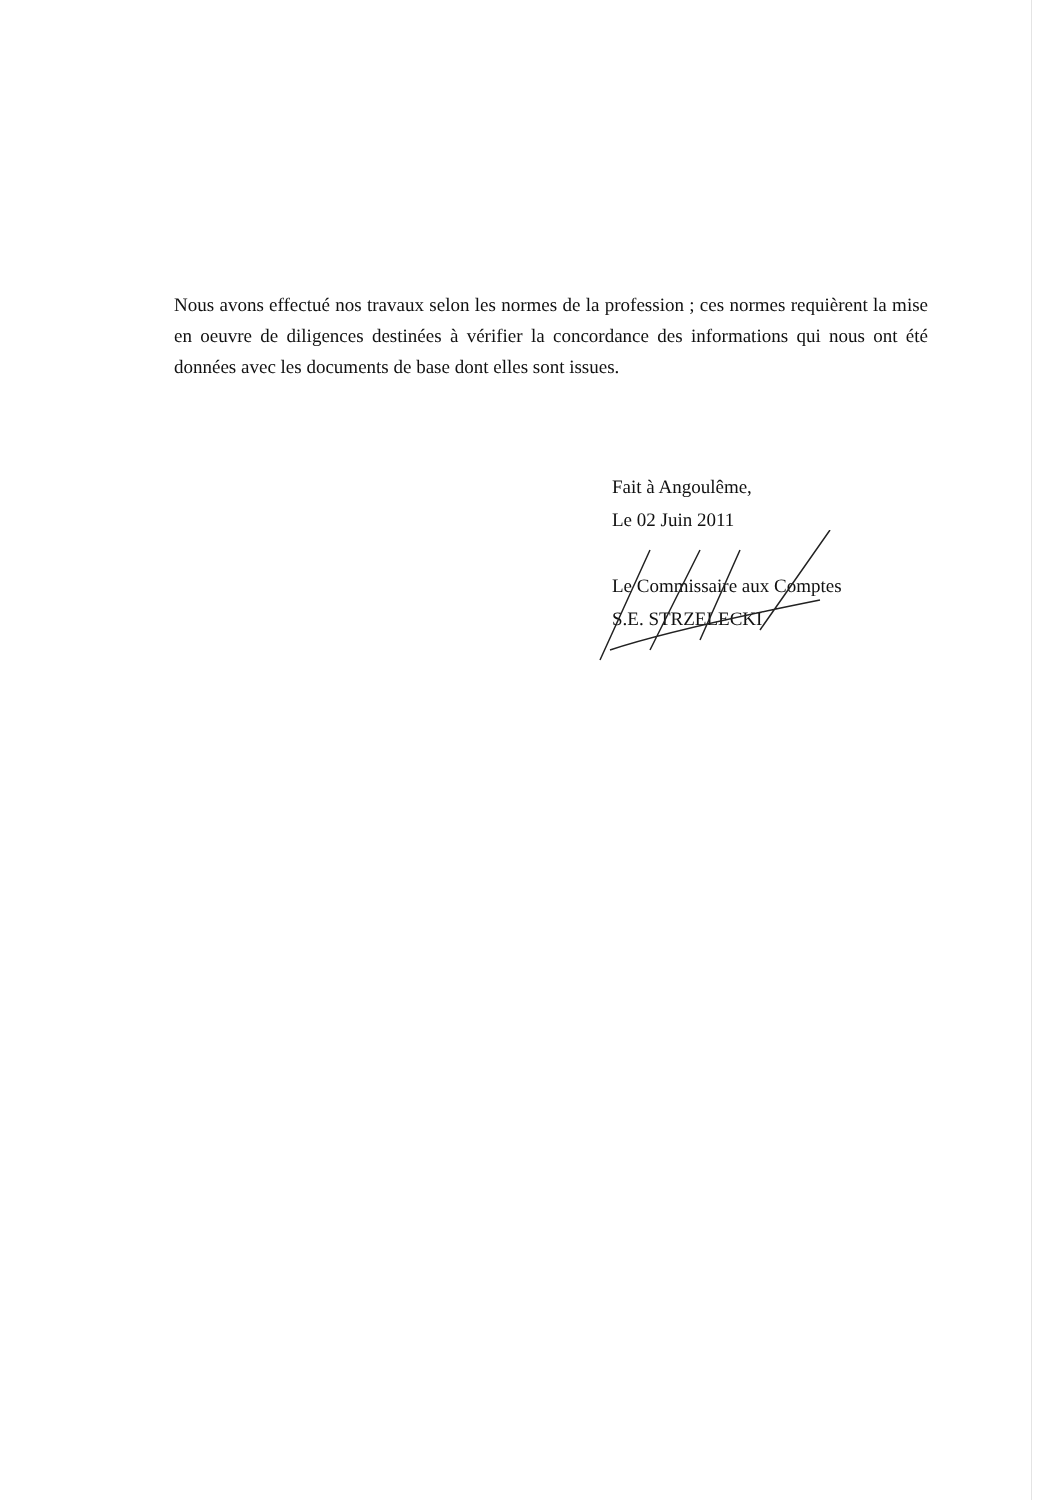Nous avons effectué nos travaux selon les normes de la profession ; ces normes requièrent la mise en oeuvre de diligences destinées à vérifier la concordance des informations qui nous ont été données avec les documents de base dont elles sont issues.
Fait à Angoulême,
Le 02 Juin 2011
Le Commissaire aux Comptes
S.E. STRZELECKI